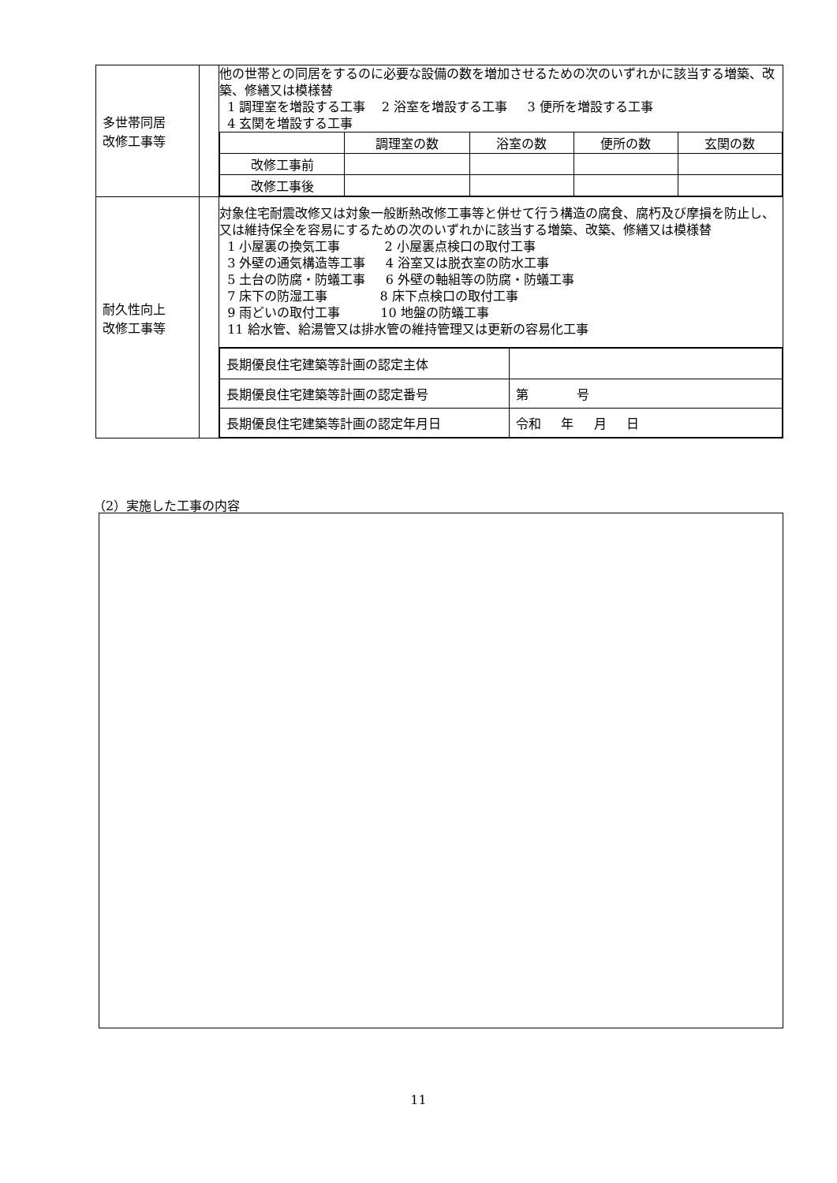| 多世帯同居 改修工事等 | | 他の世帯との同居をするのに必要な設備の数を増加させるための次のいずれかに該当する増築、改築、修繕又は模様替 1 調理室を増設する工事 2 浴室を増設する工事 3 便所を増設する工事 4 玄関を増設する工事 |
| | | / / 調理室の数 / 浴室の数 / 便所の数 / 玄関の数 / / 改修工事前 / / / / / / 改修工事後 / / / / / |
| 耐久性向上 改修工事等 | | 対象住宅耐震改修又は対象一般断熱改修工事等と併せて行う構造の腐食、腐朽及び摩損を防止し、又は維持保全を容易にするための次のいずれかに該当する増築、改築、修繕又は模様替 1 小屋裏の換気工事 2 小屋裏点検口の取付工事 3 外壁の通気構造等工事 4 浴室又は脱衣室の防水工事 5 土台の防腐・防蟻工事 6 外壁の軸組等の防腐・防蟻工事 7 床下の防湿工事 8 床下点検口の取付工事 9 雨どいの取付工事 10 地盤の防蟻工事 11 給水管、給湯管又は排水管の維持管理又は更新の容易化工事 |
| | | / 長期優良住宅建築等計画の認定主体 / / / 長期優良住宅建築等計画の認定番号 / 第 号 / / 長期優良住宅建築等計画の認定年月日 / 令和 年 月 日 / |
（2）実施した工事の内容
11